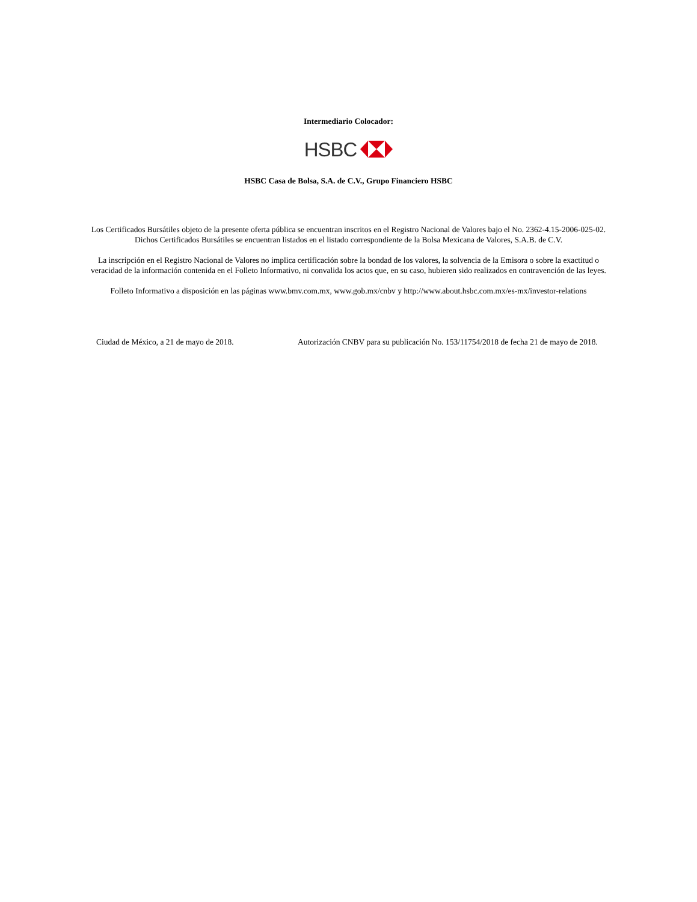Intermediario Colocador:
HSBC
HSBC Casa de Bolsa, S.A. de C.V., Grupo Financiero HSBC
Los Certificados Bursátiles objeto de la presente oferta pública se encuentran inscritos en el Registro Nacional de Valores bajo el No. 2362-4.15-2006-025-02. Dichos Certificados Bursátiles se encuentran listados en el listado correspondiente de la Bolsa Mexicana de Valores, S.A.B. de C.V.
La inscripción en el Registro Nacional de Valores no implica certificación sobre la bondad de los valores, la solvencia de la Emisora o sobre la exactitud o veracidad de la información contenida en el Folleto Informativo, ni convalida los actos que, en su caso, hubieren sido realizados en contravención de las leyes.
Folleto Informativo a disposición en las páginas www.bmv.com.mx, www.gob.mx/cnbv y http://www.about.hsbc.com.mx/es-mx/investor-relations
Ciudad de México, a 21 de mayo de 2018. Autorización CNBV para su publicación No. 153/11754/2018 de fecha 21 de mayo de 2018.